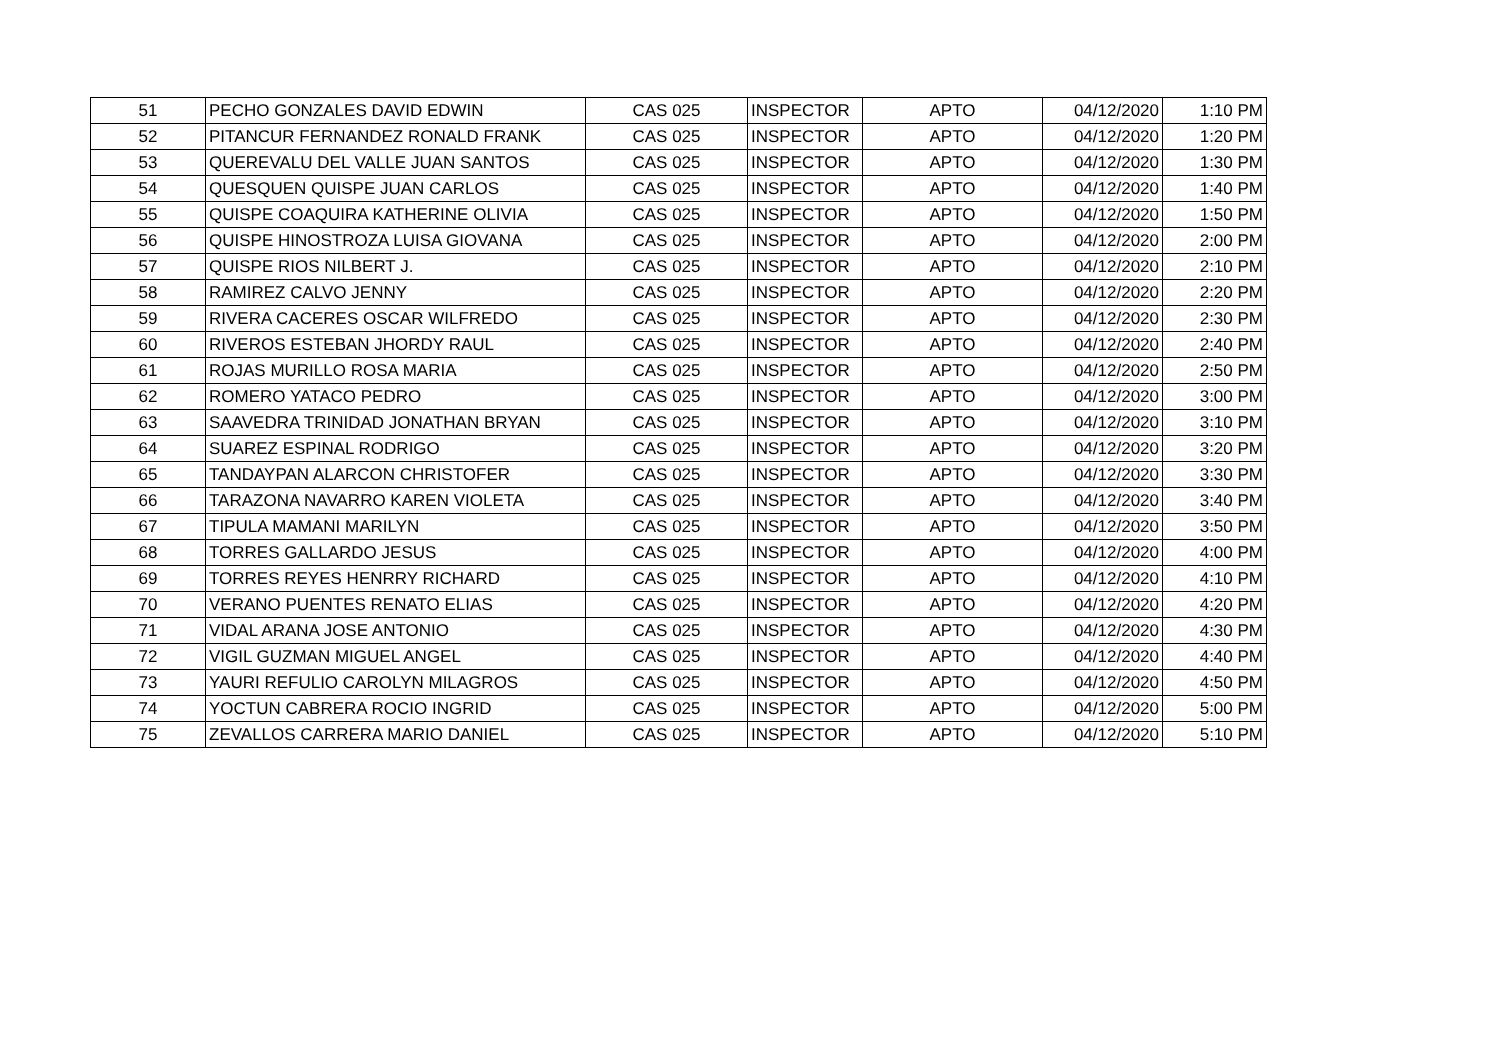| 51 | PECHO GONZALES DAVID EDWIN | CAS 025 | INSPECTOR | APTO | 04/12/2020 | 1:10 PM |
| 52 | PITANCUR FERNANDEZ RONALD FRANK | CAS 025 | INSPECTOR | APTO | 04/12/2020 | 1:20 PM |
| 53 | QUEREVALU DEL VALLE JUAN SANTOS | CAS 025 | INSPECTOR | APTO | 04/12/2020 | 1:30 PM |
| 54 | QUESQUEN QUISPE JUAN CARLOS | CAS 025 | INSPECTOR | APTO | 04/12/2020 | 1:40 PM |
| 55 | QUISPE COAQUIRA KATHERINE OLIVIA | CAS 025 | INSPECTOR | APTO | 04/12/2020 | 1:50 PM |
| 56 | QUISPE HINOSTROZA LUISA GIOVANA | CAS 025 | INSPECTOR | APTO | 04/12/2020 | 2:00 PM |
| 57 | QUISPE RIOS NILBERT J. | CAS 025 | INSPECTOR | APTO | 04/12/2020 | 2:10 PM |
| 58 | RAMIREZ CALVO JENNY | CAS 025 | INSPECTOR | APTO | 04/12/2020 | 2:20 PM |
| 59 | RIVERA CACERES OSCAR WILFREDO | CAS 025 | INSPECTOR | APTO | 04/12/2020 | 2:30 PM |
| 60 | RIVEROS ESTEBAN JHORDY RAUL | CAS 025 | INSPECTOR | APTO | 04/12/2020 | 2:40 PM |
| 61 | ROJAS MURILLO ROSA MARIA | CAS 025 | INSPECTOR | APTO | 04/12/2020 | 2:50 PM |
| 62 | ROMERO YATACO PEDRO | CAS 025 | INSPECTOR | APTO | 04/12/2020 | 3:00 PM |
| 63 | SAAVEDRA TRINIDAD JONATHAN BRYAN | CAS 025 | INSPECTOR | APTO | 04/12/2020 | 3:10 PM |
| 64 | SUAREZ ESPINAL RODRIGO | CAS 025 | INSPECTOR | APTO | 04/12/2020 | 3:20 PM |
| 65 | TANDAYPAN ALARCON CHRISTOFER | CAS 025 | INSPECTOR | APTO | 04/12/2020 | 3:30 PM |
| 66 | TARAZONA NAVARRO KAREN VIOLETA | CAS 025 | INSPECTOR | APTO | 04/12/2020 | 3:40 PM |
| 67 | TIPULA MAMANI MARILYN | CAS 025 | INSPECTOR | APTO | 04/12/2020 | 3:50 PM |
| 68 | TORRES GALLARDO JESUS | CAS 025 | INSPECTOR | APTO | 04/12/2020 | 4:00 PM |
| 69 | TORRES REYES HENRRY RICHARD | CAS 025 | INSPECTOR | APTO | 04/12/2020 | 4:10 PM |
| 70 | VERANO PUENTES RENATO ELIAS | CAS 025 | INSPECTOR | APTO | 04/12/2020 | 4:20 PM |
| 71 | VIDAL ARANA JOSE ANTONIO | CAS 025 | INSPECTOR | APTO | 04/12/2020 | 4:30 PM |
| 72 | VIGIL GUZMAN MIGUEL ANGEL | CAS 025 | INSPECTOR | APTO | 04/12/2020 | 4:40 PM |
| 73 | YAURI REFULIO CAROLYN MILAGROS | CAS 025 | INSPECTOR | APTO | 04/12/2020 | 4:50 PM |
| 74 | YOCTUN CABRERA ROCIO INGRID | CAS 025 | INSPECTOR | APTO | 04/12/2020 | 5:00 PM |
| 75 | ZEVALLOS CARRERA MARIO DANIEL | CAS 025 | INSPECTOR | APTO | 04/12/2020 | 5:10 PM |